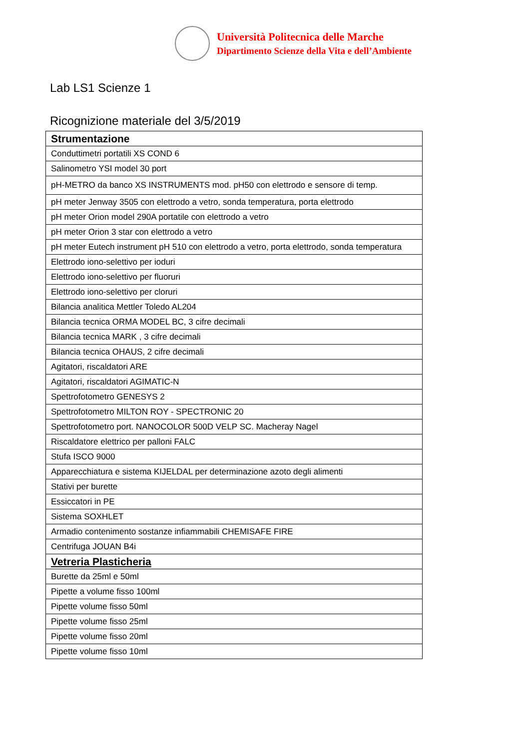Università Politecnica delle Marche
Dipartimento Scienze della Vita e dell’Ambiente
Lab LS1 Scienze 1
Ricognizione materiale del 3/5/2019
| Strumentazione |
| Conduttimetri portatili XS COND 6 |
| Salinometro YSI model 30 port |
| pH-METRO da banco XS INSTRUMENTS mod. pH50 con elettrodo e sensore di temp. |
| pH meter Jenway 3505 con elettrodo a vetro, sonda temperatura, porta elettrodo |
| pH meter Orion model 290A portatile con elettrodo a vetro |
| pH meter Orion 3 star con elettrodo a vetro |
| pH meter Eutech instrument pH 510 con elettrodo a vetro, porta elettrodo, sonda temperatura |
| Elettrodo iono-selettivo per ioduri |
| Elettrodo iono-selettivo per fluoruri |
| Elettrodo iono-selettivo per cloruri |
| Bilancia analitica Mettler Toledo AL204 |
| Bilancia tecnica ORMA MODEL BC, 3 cifre decimali |
| Bilancia tecnica MARK , 3 cifre decimali |
| Bilancia tecnica OHAUS, 2 cifre decimali |
| Agitatori, riscaldatori ARE |
| Agitatori, riscaldatori AGIMATIC-N |
| Spettrofotometro GENESYS 2 |
| Spettrofotometro MILTON ROY - SPECTRONIC 20 |
| Spettrofotometro port. NANOCOLOR 500D VELP SC. Macheray Nagel |
| Riscaldatore elettrico per palloni FALC |
| Stufa ISCO 9000 |
| Apparecchiatura e sistema KIJELDAL per determinazione azoto degli alimenti |
| Stativi per burette |
| Essiccatori in PE |
| Sistema SOXHLET |
| Armadio contenimento sostanze infiammabili CHEMISAFE FIRE |
| Centrifuga JOUAN B4i |
| Vetreria Plasticheria |
| Burette da 25ml e 50ml |
| Pipette a volume fisso 100ml |
| Pipette volume fisso 50ml |
| Pipette volume fisso 25ml |
| Pipette volume fisso 20ml |
| Pipette volume fisso 10ml |